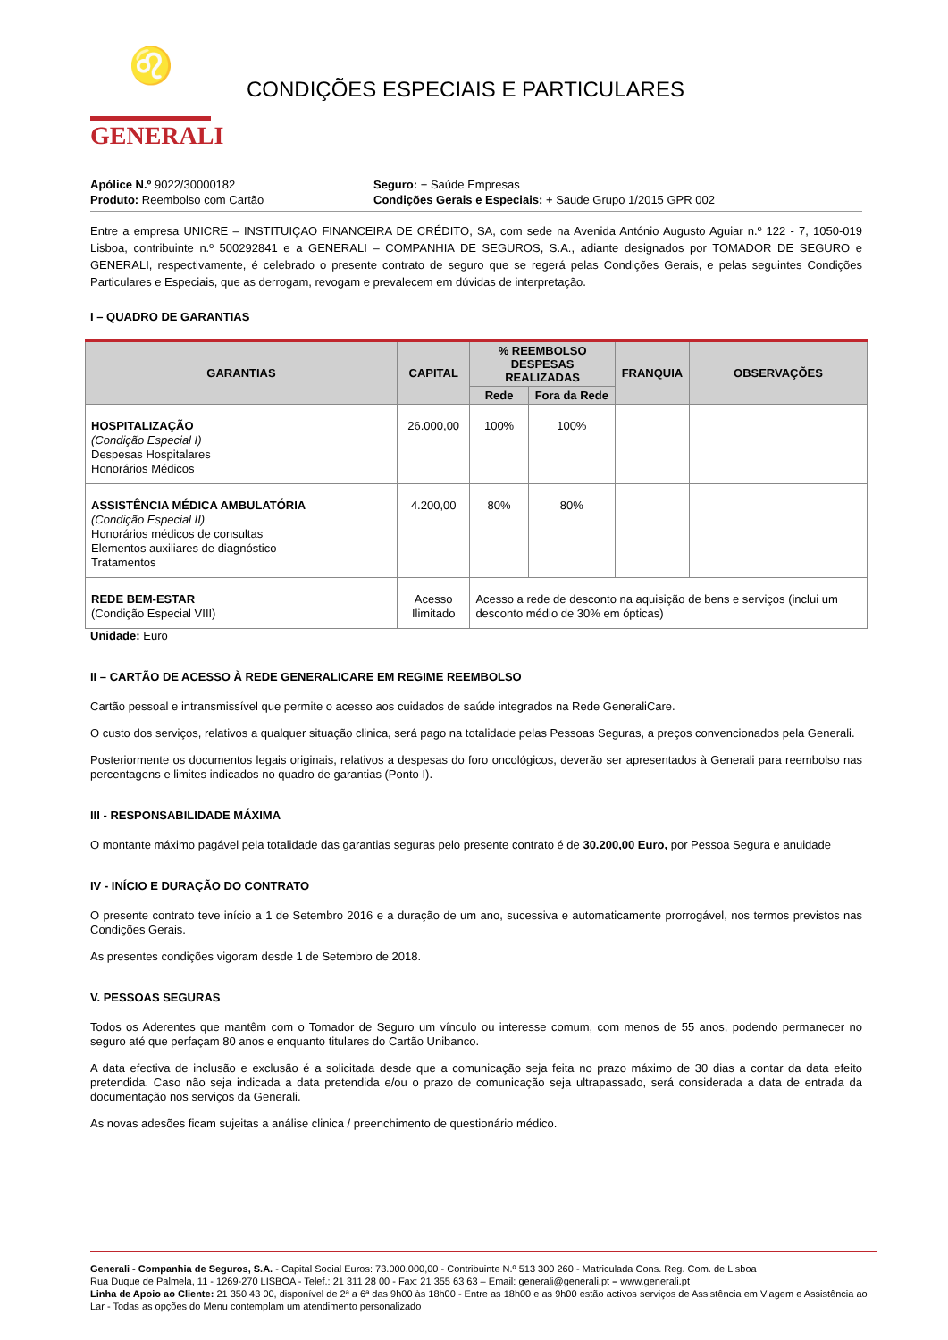♌
GENERALI
CONDIÇÕES ESPECIAIS E PARTICULARES
Apólice N.º 9022/30000182
Produto: Reembolso com Cartão
Seguro: + Saúde Empresas
Condições Gerais e Especiais: + Saude Grupo 1/2015 GPR 002
Entre a empresa UNICRE – INSTITUIÇAO FINANCEIRA DE CRÉDITO, SA, com sede na Avenida António Augusto Aguiar n.º 122 - 7, 1050-019 Lisboa, contribuinte n.º 500292841 e a GENERALI – COMPANHIA DE SEGUROS, S.A., adiante designados por TOMADOR DE SEGURO e GENERALI, respectivamente, é celebrado o presente contrato de seguro que se regerá pelas Condições Gerais, e pelas seguintes Condições Particulares e Especiais, que as derrogam, revogam e prevalecem em dúvidas de interpretação.
I – QUADRO DE GARANTIAS
| GARANTIAS | CAPITAL | % REEMBOLSO DESPESAS REALIZADAS | | FRANQUIA | OBSERVAÇÕES |
| --- | --- | --- | --- | --- | --- |
| | | Rede | Fora da Rede | | |
| HOSPITALIZAÇÃO (Condição Especial I) Despesas Hospitalares Honorários Médicos | 26.000,00 | 100% | 100% | | |
| ASSISTÊNCIA MÉDICA AMBULATÓRIA (Condição Especial II) Honorários médicos de consultas Elementos auxiliares de diagnóstico Tratamentos | 4.200,00 | 80% | 80% | | |
| REDE BEM-ESTAR (Condição Especial VIII) | Acesso Ilimitado | Acesso a rede de desconto na aquisição de bens e serviços (inclui um desconto médio de 30% em ópticas) | | | |
Unidade: Euro
II – CARTÃO DE ACESSO À REDE GENERALICARE EM REGIME REEMBOLSO
Cartão pessoal e intransmissível que permite o acesso aos cuidados de saúde integrados na Rede GeneraliCare.
O custo dos serviços, relativos a qualquer situação clinica, será pago na totalidade pelas Pessoas Seguras, a preços convencionados pela Generali.
Posteriormente os documentos legais originais, relativos a despesas do foro oncológicos, deverão ser apresentados à Generali para reembolso nas percentagens e limites indicados no quadro de garantias (Ponto I).
III - RESPONSABILIDADE MÁXIMA
O montante máximo pagável pela totalidade das garantias seguras pelo presente contrato é de 30.200,00 Euro, por Pessoa Segura e anuidade
IV - INÍCIO E DURAÇÃO DO CONTRATO
O presente contrato teve início a 1 de Setembro 2016 e a duração de um ano, sucessiva e automaticamente prorrogável, nos termos previstos nas Condições Gerais.
As presentes condições vigoram desde 1 de Setembro de 2018.
V. PESSOAS SEGURAS
Todos os Aderentes que mantêm com o Tomador de Seguro um vínculo ou interesse comum, com menos de 55 anos, podendo permanecer no seguro até que perfaçam 80 anos e enquanto titulares do Cartão Unibanco.
A data efectiva de inclusão e exclusão é a solicitada desde que a comunicação seja feita no prazo máximo de 30 dias a contar da data efeito pretendida. Caso não seja indicada a data pretendida e/ou o prazo de comunicação seja ultrapassado, será considerada a data de entrada da documentação nos serviços da Generali.
As novas adesões ficam sujeitas a análise clinica / preenchimento de questionário médico.
Generali - Companhia de Seguros, S.A. - Capital Social Euros: 73.000.000,00 - Contribuinte N.º 513 300 260 - Matriculada Cons. Reg. Com. de Lisboa
Rua Duque de Palmela, 11 - 1269-270 LISBOA - Telef.: 21 311 28 00 - Fax: 21 355 63 63 – Email: generali@generali.pt – www.generali.pt
Linha de Apoio ao Cliente: 21 350 43 00, disponível de 2ª a 6ª das 9h00 às 18h00 - Entre as 18h00 e as 9h00 estão activos serviços de Assistência em Viagem e Assistência ao Lar - Todas as opções do Menu contemplam um atendimento personalizado